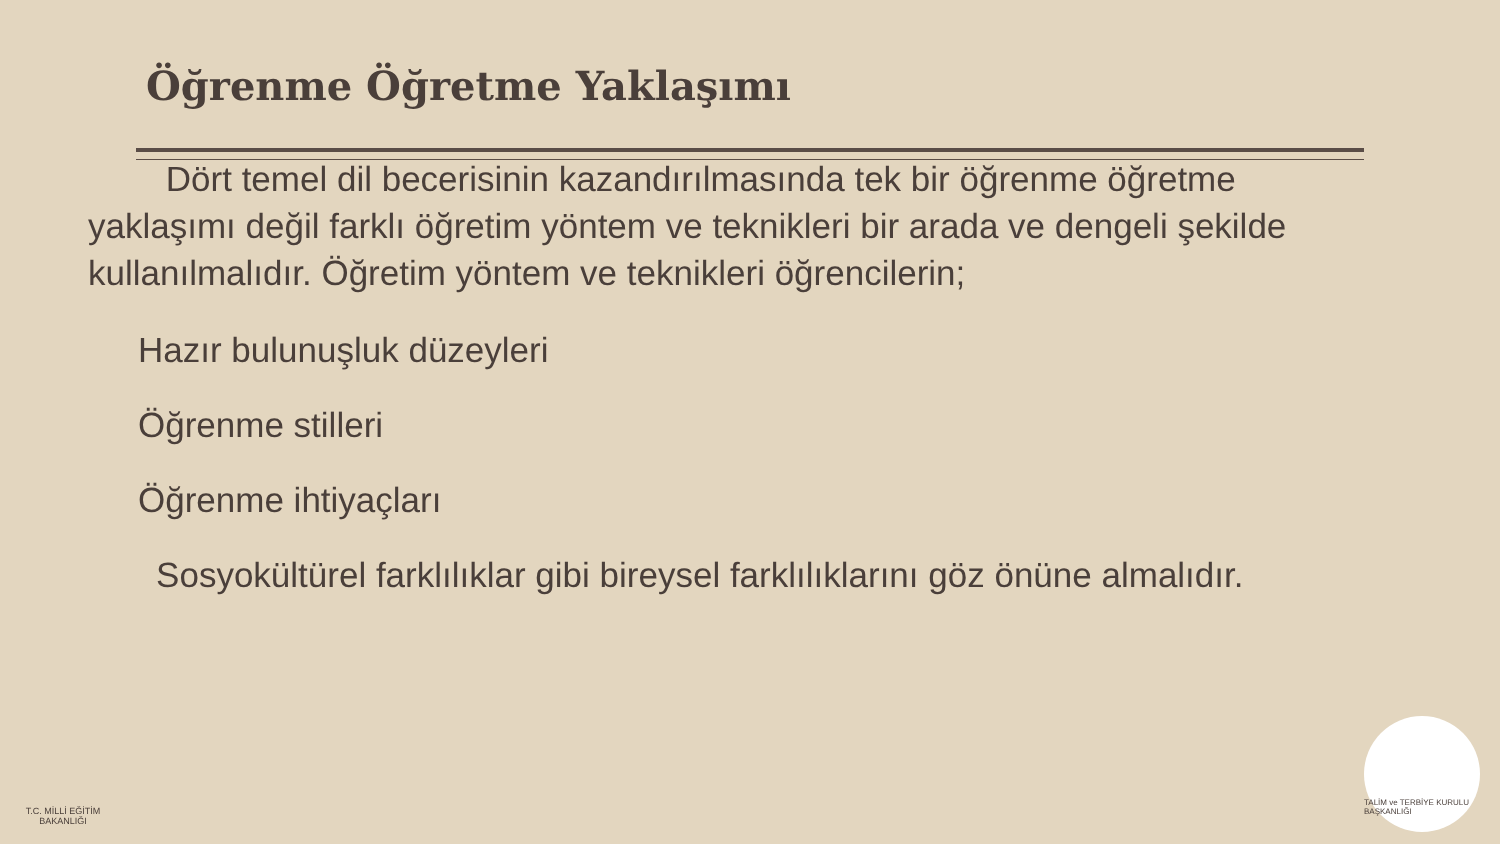Öğrenme Öğretme Yaklaşımı
Dört temel dil becerisinin kazandırılmasında tek bir öğrenme öğretme yaklaşımı değil farklı öğretim yöntem ve teknikleri bir arada ve dengeli şekilde kullanılmalıdır. Öğretim yöntem ve teknikleri öğrencilerin;
Hazır bulunuşluk düzeyleri
Öğrenme stilleri
Öğrenme ihtiyaçları
Sosyokültürel farklılıklar gibi bireysel farklılıklarını göz önüne almalıdır.
T.C. MİLLİ EĞİTİM BAKANLIĞI
TALİM ve TERBİYE KURULU BAŞKANLIĞI